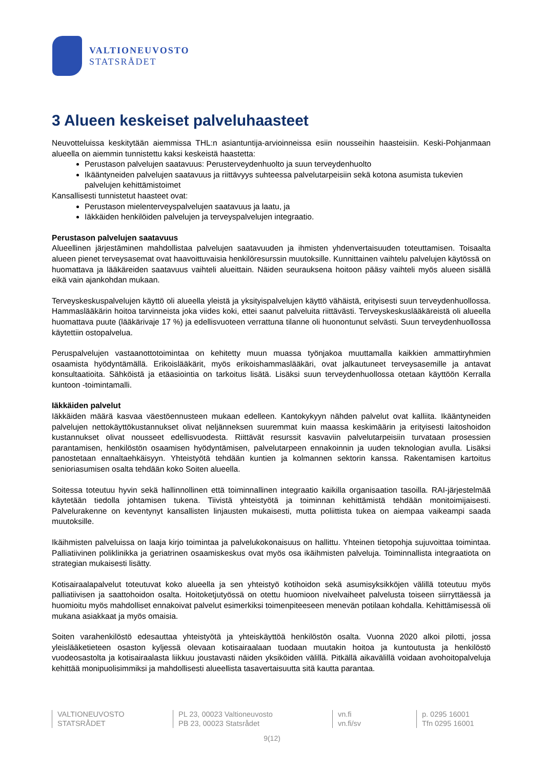VALTIONEUVOSTO
STATSRÅDET
3 Alueen keskeiset palveluhaasteet
Neuvotteluissa keskitytään aiemmissa THL:n asiantuntija-arvioinneissa esiin nousseihin haasteisiin. Keski-Pohjanmaan alueella on aiemmin tunnistettu kaksi keskeistä haastetta:
Perustason palvelujen saatavuus: Perusterveydenhuolto ja suun terveydenhuolto
Ikääntyneiden palvelujen saatavuus ja riittävyys suhteessa palvelutarpeisiin sekä kotona asumista tukevien palvelujen kehittämistoimet
Kansallisesti tunnistetut haasteet ovat:
Perustason mielenterveyspalvelujen saatavuus ja laatu, ja
Iäkkäiden henkilöiden palvelujen ja terveyspalvelujen integraatio.
Perustason palvelujen saatavuus
Alueellinen järjestäminen mahdollistaa palvelujen saatavuuden ja ihmisten yhdenvertaisuuden toteuttamisen. Toisaalta alueen pienet terveysasemat ovat haavoittuvaisia henkilöresurssin muutoksille. Kunnittainen vaihtelu palvelujen käytössä on huomattava ja lääkäreiden saatavuus vaihteli alueittain. Näiden seurauksena hoitoon pääsy vaihteli myös alueen sisällä eikä vain ajankohdan mukaan.
Terveyskeskuspalvelujen käyttö oli alueella yleistä ja yksityispalvelujen käyttö vähäistä, erityisesti suun terveydenhuollossa. Hammaslääkärin hoitoa tarvinneista joka viides koki, ettei saanut palveluita riittävästi. Terveyskeskuslääkäreistä oli alueella huomattava puute (lääkärivaje 17 %) ja edellisvuoteen verrattuna tilanne oli huonontunut selvästi. Suun terveydenhuollossa käytettiin ostopalvelua.
Peruspalvelujen vastaanottotoimintaa on kehitetty muun muassa työnjakoa muuttamalla kaikkien ammattiryhmien osaamista hyödyntämällä. Erikoislääkärit, myös erikoishammaslääkäri, ovat jalkautuneet terveysasemille ja antavat konsultaatioita. Sähköistä ja etäasiointia on tarkoitus lisätä. Lisäksi suun terveydenhuollossa otetaan käyttöön Kerralla kuntoon -toimintamalli.
Iäkkäiden palvelut
Iäkkäiden määrä kasvaa väestöennusteen mukaan edelleen. Kantokykyyn nähden palvelut ovat kalliita. Ikääntyneiden palvelujen nettokäyttökustannukset olivat neljänneksen suuremmat kuin maassa keskimäärin ja erityisesti laitoshoidon kustannukset olivat nousseet edellisvuodesta. Riittävät resurssit kasvaviin palvelutarpeisiin turvataan prosessien parantamisen, henkilöstön osaamisen hyödyntämisen, palvelutarpeen ennakoinnin ja uuden teknologian avulla. Lisäksi panostetaan ennaltaehkäisyyn. Yhteistyötä tehdään kuntien ja kolmannen sektorin kanssa. Rakentamisen kartoitus senioriasumisen osalta tehdään koko Soiten alueella.
Soitessa toteutuu hyvin sekä hallinnollinen että toiminnallinen integraatio kaikilla organisaation tasoilla. RAI-järjestelmää käytetään tiedolla johtamisen tukena. Tiivistä yhteistyötä ja toiminnan kehittämistä tehdään monitoimijaisesti. Palvelurakenne on keventynyt kansallisten linjausten mukaisesti, mutta poliittista tukea on aiempaa vaikeampi saada muutoksille.
Ikäihmisten palveluissa on laaja kirjo toimintaa ja palvelukokonaisuus on hallittu. Yhteinen tietopohja sujuvoittaa toimintaa. Palliatiivinen poliklinikka ja geriatrinen osaamiskeskus ovat myös osa ikäihmisten palveluja. Toiminnallista integraatiota on strategian mukaisesti lisätty.
Kotisairaalapalvelut toteutuvat koko alueella ja sen yhteistyö kotihoidon sekä asumisyksikköjen välillä toteutuu myös palliatiivisen ja saattohoidon osalta. Hoitoketjutyössä on otettu huomioon nivelvaiheet palvelusta toiseen siirryttäessä ja huomioitu myös mahdolliset ennakoivat palvelut esimerkiksi toimenpiteeseen menevän potilaan kohdalla. Kehittämisessä oli mukana asiakkaat ja myös omaisia.
Soiten varahenkilöstö edesauttaa yhteistyötä ja yhteiskäyttöä henkilöstön osalta. Vuonna 2020 alkoi pilotti, jossa yleislääketieteen osaston kyljessä olevaan kotisairaalaan tuodaan muutakin hoitoa ja kuntoutusta ja henkilöstö vuodeosastolta ja kotisairaalasta liikkuu joustavasti näiden yksiköiden välillä. Pitkällä aikavälillä voidaan avohoitopalveluja kehittää monipuolisimmiksi ja mahdollisesti alueellista tasavertaisuutta sitä kautta parantaa.
VALTIONEUVOSTO
STATSRÅDET
PL 23, 00023 Valtioneuvosto
PB 23, 00023 Statsrådet
vn.fi
vn.fi/sv
p. 0295 16001
Tfn 0295 16001
9(12)